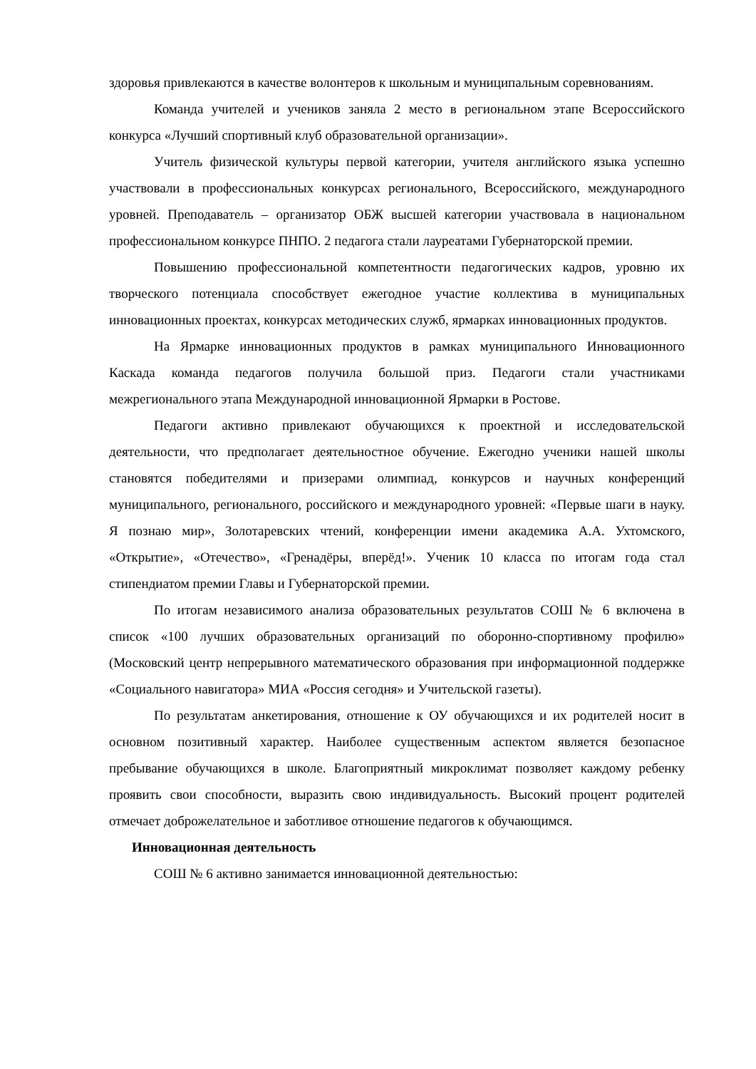здоровья привлекаются в качестве волонтеров к школьным и муниципальным соревнованиям.
Команда учителей и учеников заняла 2 место в региональном этапе Всероссийского конкурса «Лучший спортивный клуб образовательной организации».
Учитель физической культуры первой категории, учителя английского языка успешно участвовали в профессиональных конкурсах регионального, Всероссийского, международного уровней. Преподаватель – организатор ОБЖ высшей категории участвовала в национальном профессиональном конкурсе ПНПО. 2 педагога стали лауреатами Губернаторской премии.
Повышению профессиональной компетентности педагогических кадров, уровню их творческого потенциала способствует ежегодное участие коллектива в муниципальных инновационных проектах, конкурсах методических служб, ярмарках инновационных продуктов.
На Ярмарке инновационных продуктов в рамках муниципального Инновационного Каскада команда педагогов получила большой приз. Педагоги стали участниками межрегионального этапа Международной инновационной Ярмарки в Ростове.
Педагоги активно привлекают обучающихся к проектной и исследовательской деятельности, что предполагает деятельностное обучение. Ежегодно ученики нашей школы становятся победителями и призерами олимпиад, конкурсов и научных конференций муниципального, регионального, российского и международного уровней: «Первые шаги в науку. Я познаю мир», Золотаревских чтений, конференции имени академика А.А. Ухтомского, «Открытие», «Отечество», «Гренадёры, вперёд!». Ученик 10 класса по итогам года стал стипендиатом премии Главы и Губернаторской премии.
По итогам независимого анализа образовательных результатов СОШ № 6 включена в список «100 лучших образовательных организаций по оборонно-спортивному профилю» (Московский центр непрерывного математического образования при информационной поддержке «Социального навигатора» МИА «Россия сегодня» и Учительской газеты).
По результатам анкетирования, отношение к ОУ обучающихся и их родителей носит в основном позитивный характер. Наиболее существенным аспектом является безопасное пребывание обучающихся в школе. Благоприятный микроклимат позволяет каждому ребенку проявить свои способности, выразить свою индивидуальность. Высокий процент родителей отмечает доброжелательное и заботливое отношение педагогов к обучающимся.
Инновационная деятельность
СОШ № 6 активно занимается инновационной деятельностью: